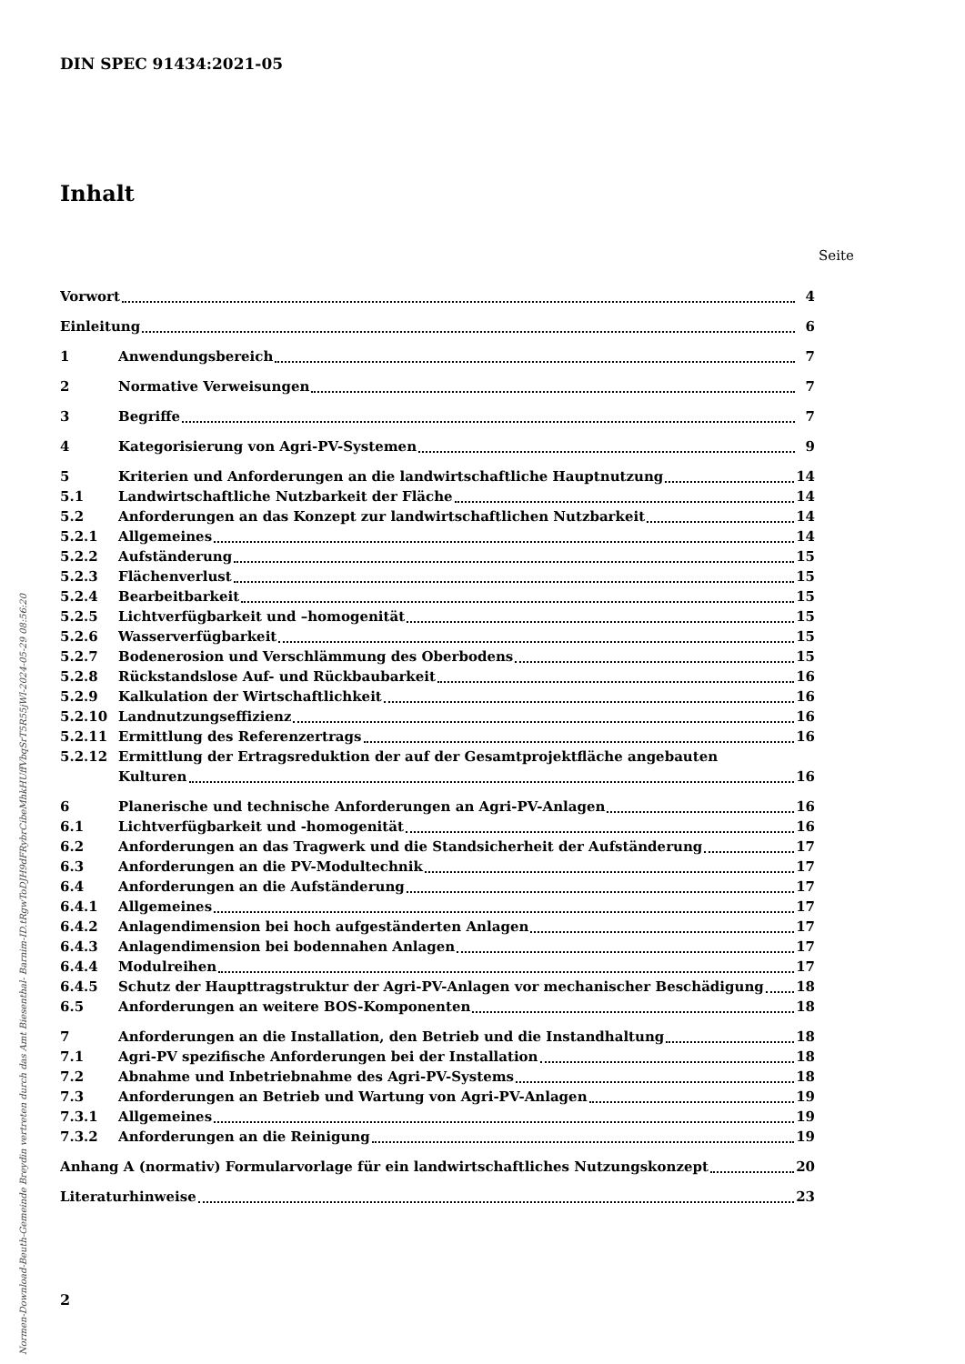DIN SPEC 91434:2021-05
Inhalt
Seite
Vorwort 4
Einleitung 6
1 Anwendungsbereich 7
2 Normative Verweisungen 7
3 Begriffe 7
4 Kategorisierung von Agri-PV-Systemen 9
5 Kriterien und Anforderungen an die landwirtschaftliche Hauptnutzung 14
5.1 Landwirtschaftliche Nutzbarkeit der Fläche 14
5.2 Anforderungen an das Konzept zur landwirtschaftlichen Nutzbarkeit 14
5.2.1 Allgemeines 14
5.2.2 Aufständerung 15
5.2.3 Flächenverlust 15
5.2.4 Bearbeitbarkeit 15
5.2.5 Lichtverfügbarkeit und –homogenität 15
5.2.6 Wasserverfügbarkeit 15
5.2.7 Bodenerosion und Verschlämmung des Oberbodens 15
5.2.8 Rückstandslose Auf- und Rückbaubarkeit 16
5.2.9 Kalkulation der Wirtschaftlichkeit 16
5.2.10 Landnutzungseffizienz 16
5.2.11 Ermittlung des Referenzertrags 16
5.2.12 Ermittlung der Ertragsreduktion der auf der Gesamtprojektfläche angebauten
Kulturen 16
6 Planerische und technische Anforderungen an Agri-PV-Anlagen 16
6.1 Lichtverfügbarkeit und -homogenität 16
6.2 Anforderungen an das Tragwerk und die Standsicherheit der Aufständerung 17
6.3 Anforderungen an die PV-Modultechnik 17
6.4 Anforderungen an die Aufständerung 17
6.4.1 Allgemeines 17
6.4.2 Anlagendimension bei hoch aufgeständerten Anlagen 17
6.4.3 Anlagendimension bei bodennahen Anlagen 17
6.4.4 Modulreihen 17
6.4.5 Schutz der Haupttragstruktur der Agri-PV-Anlagen vor mechanischer Beschädigung 18
6.5 Anforderungen an weitere BOS-Komponenten 18
7 Anforderungen an die Installation, den Betrieb und die Instandhaltung 18
7.1 Agri-PV spezifische Anforderungen bei der Installation 18
7.2 Abnahme und Inbetriebnahme des Agri-PV-Systems 18
7.3 Anforderungen an Betrieb und Wartung von Agri-PV-Anlagen 19
7.3.1 Allgemeines 19
7.3.2 Anforderungen an die Reinigung 19
Anhang A (normativ) Formularvorlage für ein landwirtschaftliches Nutzungskonzept 20
Literaturhinweise 23
2
Normen-Download-Beuth-Gemeinde Breydin vertreten durch das Amt Biesenthal- Barnim-ID.tRgwToDJH9dFRybrCibeMhkHUffVbqSrT5R55jWl-2024-05-29 08:56:20